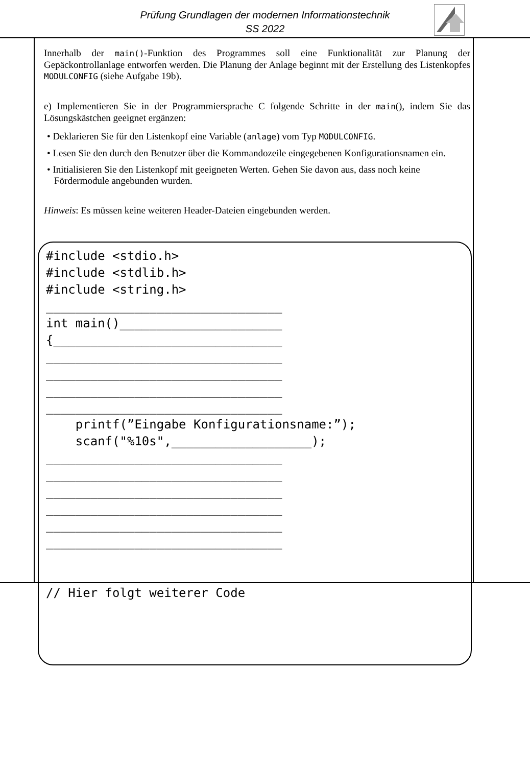Prüfung Grundlagen der modernen Informationstechnik
SS 2022
Innerhalb der main()-Funktion des Programmes soll eine Funktionalität zur Planung der Gepäckontrollanlage entworfen werden. Die Planung der Anlage beginnt mit der Erstellung des Listenkopfes MODULCONFIG (siehe Aufgabe 19b).
e) Implementieren Sie in der Programmiersprache C folgende Schritte in der main(), indem Sie das Lösungskästchen geeignet ergänzen:
• Deklarieren Sie für den Listenkopf eine Variable (anlage) vom Typ MODULCONFIG.
• Lesen Sie den durch den Benutzer über die Kommandozeile eingegebenen Konfigurationsnamen ein.
• Initialisieren Sie den Listenkopf mit geeigneten Werten. Gehen Sie davon aus, dass noch keine Fördermodule angebunden wurden.
Hinweis: Es müssen keine weiteren Header-Dateien eingebunden werden.
#include <stdio.h>
#include <stdlib.h>
#include <string.h>
________________________________
int main()______________________
{_______________________________
________________________________
________________________________
________________________________
________________________________
    printf(”Eingabe Konfigurationsname:”);
    scanf("%10s",___________________);
________________________________
________________________________
________________________________
________________________________
________________________________
________________________________


// Hier folgt weiterer Code